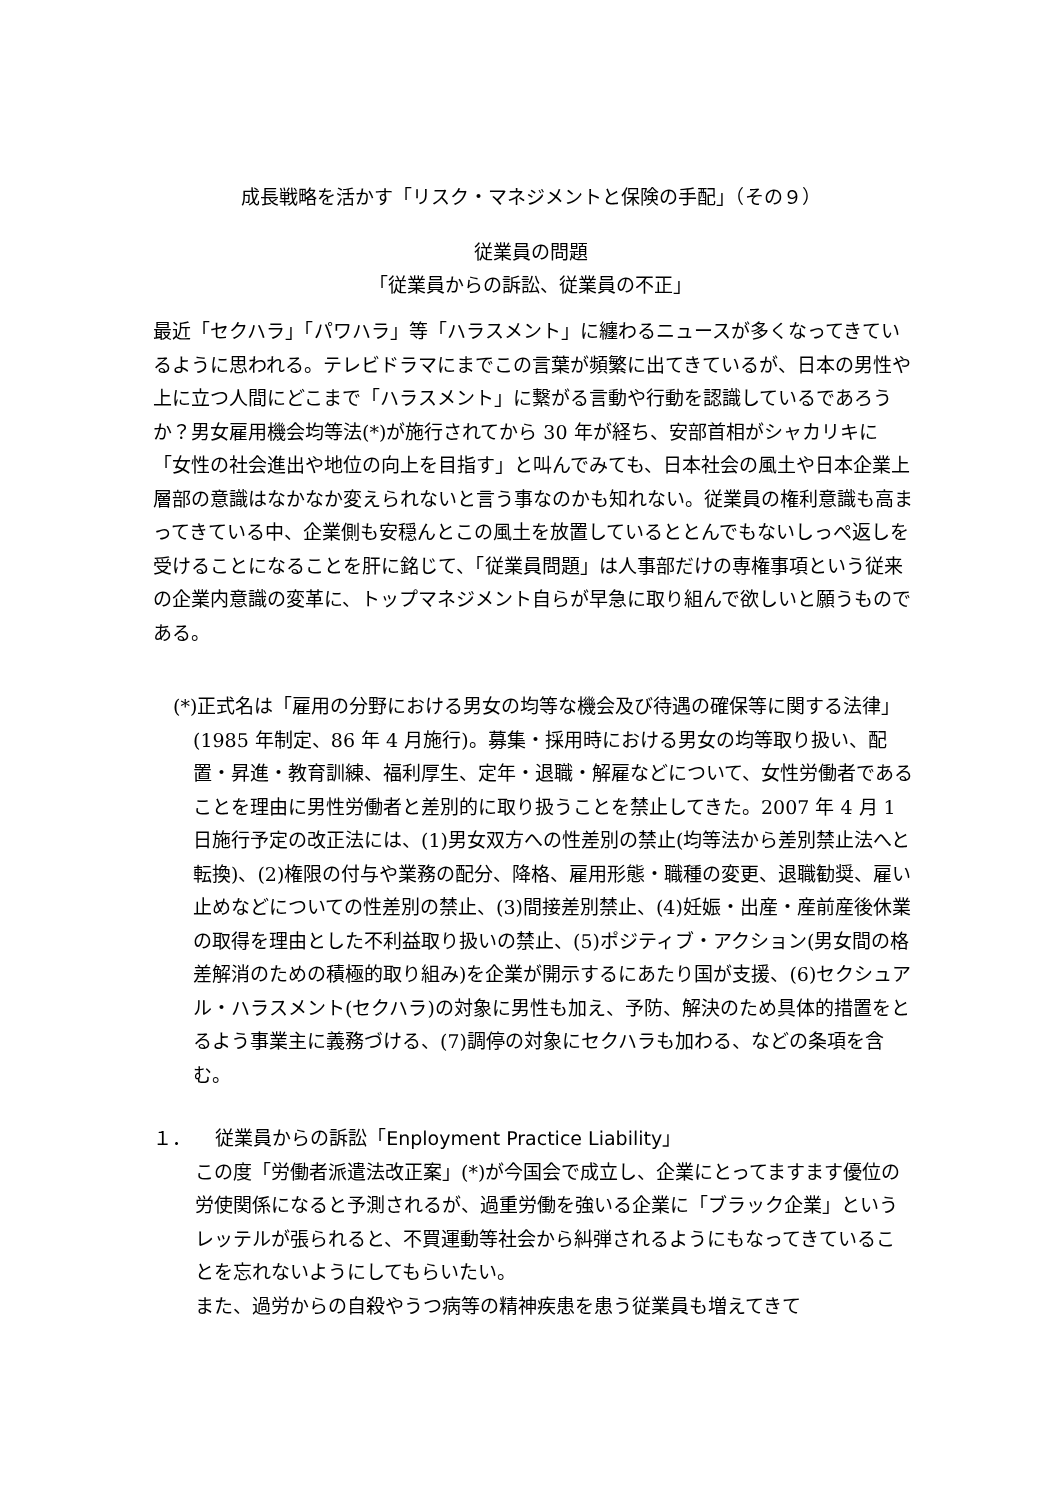成長戦略を活かす「リスク・マネジメントと保険の手配」（その９）
従業員の問題
「従業員からの訴訟、従業員の不正」
最近「セクハラ」「パワハラ」等「ハラスメント」に纏わるニュースが多くなってきているように思われる。テレビドラマにまでこの言葉が頻繁に出てきているが、日本の男性や上に立つ人間にどこまで「ハラスメント」に繋がる言動や行動を認識しているであろうか？男女雇用機会均等法(*)が施行されてから 30 年が経ち、安部首相がシャカリキに「女性の社会進出や地位の向上を目指す」と叫んでみても、日本社会の風土や日本企業上層部の意識はなかなか変えられないと言う事なのかも知れない。従業員の権利意識も高まってきている中、企業側も安穏んとこの風土を放置しているととんでもないしっぺ返しを受けることになることを肝に銘じて、「従業員問題」は人事部だけの専権事項という従来の企業内意識の変革に、トップマネジメント自らが早急に取り組んで欲しいと願うものである。
(*)正式名は「雇用の分野における男女の均等な機会及び待遇の確保等に関する法律」(1985 年制定、86 年 4 月施行)。募集・採用時における男女の均等取り扱い、配置・昇進・教育訓練、福利厚生、定年・退職・解雇などについて、女性労働者であることを理由に男性労働者と差別的に取り扱うことを禁止してきた。2007 年 4 月 1 日施行予定の改正法には、(1)男女双方への性差別の禁止(均等法から差別禁止法へと転換)、(2)権限の付与や業務の配分、降格、雇用形態・職種の変更、退職勧奨、雇い止めなどについての性差別の禁止、(3)間接差別禁止、(4)妊娠・出産・産前産後休業の取得を理由とした不利益取り扱いの禁止、(5)ポジティブ・アクション(男女間の格差解消のための積極的取り組み)を企業が開示するにあたり国が支援、(6)セクシュアル・ハラスメント(セクハラ)の対象に男性も加え、予防、解決のため具体的措置をとるよう事業主に義務づける、(7)調停の対象にセクハラも加わる、などの条項を含む。
１． 従業員からの訴訟「Enployment Practice Liability」
この度「労働者派遣法改正案」(*)が今国会で成立し、企業にとってますます優位の労使関係になると予測されるが、過重労働を強いる企業に「ブラック企業」というレッテルが張られると、不買運動等社会から糾弾されるようにもなってきていることを忘れないようにしてもらいたい。
また、過労からの自殺やうつ病等の精神疾患を患う従業員も増えてきて